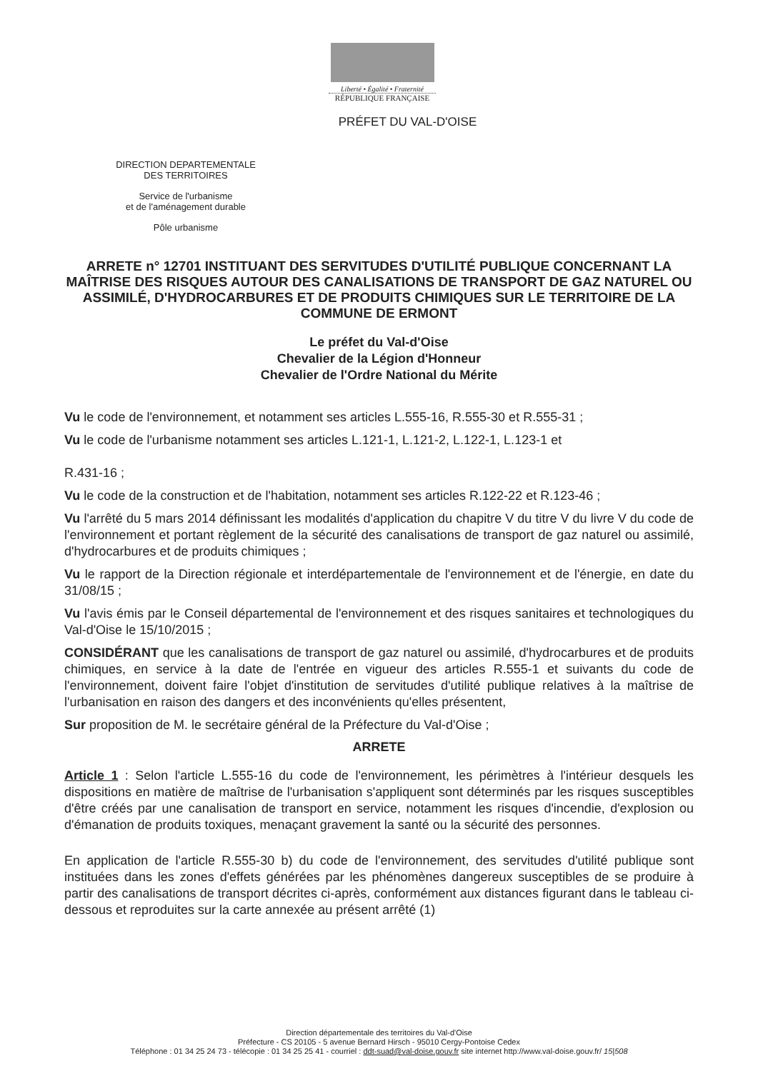Liberté • Égalité • Fraternité
RÉPUBLIQUE FRANÇAISE
PRÉFET DU VAL-D'OISE
DIRECTION DEPARTEMENTALE
DES TERRITOIRES
Service de l'urbanisme
et de l'aménagement durable
Pôle urbanisme
ARRETE n° 12701 INSTITUANT DES SERVITUDES D'UTILITÉ PUBLIQUE CONCERNANT LA MAÎTRISE DES RISQUES AUTOUR DES CANALISATIONS DE TRANSPORT DE GAZ NATUREL OU ASSIMILÉ, D'HYDROCARBURES ET DE PRODUITS CHIMIQUES SUR LE TERRITOIRE DE LA COMMUNE DE ERMONT
Le préfet du Val-d'Oise
Chevalier de la Légion d'Honneur
Chevalier de l'Ordre National du Mérite
Vu le code de l'environnement, et notamment ses articles L.555-16, R.555-30 et R.555-31 ;
Vu le code de l'urbanisme notamment ses articles L.121-1, L.121-2, L.122-1, L.123-1 et
R.431-16 ;
Vu le code de la construction et de l'habitation, notamment ses articles R.122-22 et R.123-46 ;
Vu l'arrêté du 5 mars 2014 définissant les modalités d'application du chapitre V du titre V du livre V du code de l'environnement et portant règlement de la sécurité des canalisations de transport de gaz naturel ou assimilé, d'hydrocarbures et de produits chimiques ;
Vu le rapport de la Direction régionale et interdépartementale de l'environnement et de l'énergie, en date du 31/08/15 ;
Vu l'avis émis par le Conseil départemental de l'environnement et des risques sanitaires et technologiques du Val-d'Oise le 15/10/2015 ;
CONSIDÉRANT que les canalisations de transport de gaz naturel ou assimilé, d'hydrocarbures et de produits chimiques, en service à la date de l'entrée en vigueur des articles R.555-1 et suivants du code de l'environnement, doivent faire l'objet d'institution de servitudes d'utilité publique relatives à la maîtrise de l'urbanisation en raison des dangers et des inconvénients qu'elles présentent,
Sur proposition de M. le secrétaire général de la Préfecture du Val-d'Oise ;
ARRETE
Article 1 : Selon l'article L.555-16 du code de l'environnement, les périmètres à l'intérieur desquels les dispositions en matière de maîtrise de l'urbanisation s'appliquent sont déterminés par les risques susceptibles d'être créés par une canalisation de transport en service, notamment les risques d'incendie, d'explosion ou d'émanation de produits toxiques, menaçant gravement la santé ou la sécurité des personnes.
En application de l'article R.555-30 b) du code de l'environnement, des servitudes d'utilité publique sont instituées dans les zones d'effets générées par les phénomènes dangereux susceptibles de se produire à partir des canalisations de transport décrites ci-après, conformément aux distances figurant dans le tableau ci-dessous et reproduites sur la carte annexée au présent arrêté (1)
Direction départementale des territoires du Val-d'Oise
Préfecture - CS 20105 - 5 avenue Bernard Hirsch - 95010 Cergy-Pontoise Cedex
Téléphone : 01 34 25 24 73 - télécopie : 01 34 25 25 41 - courriel : ddt-suad@val-doise.gouv.fr site internet http://www.val-doise.gouv.fr/ 15|508